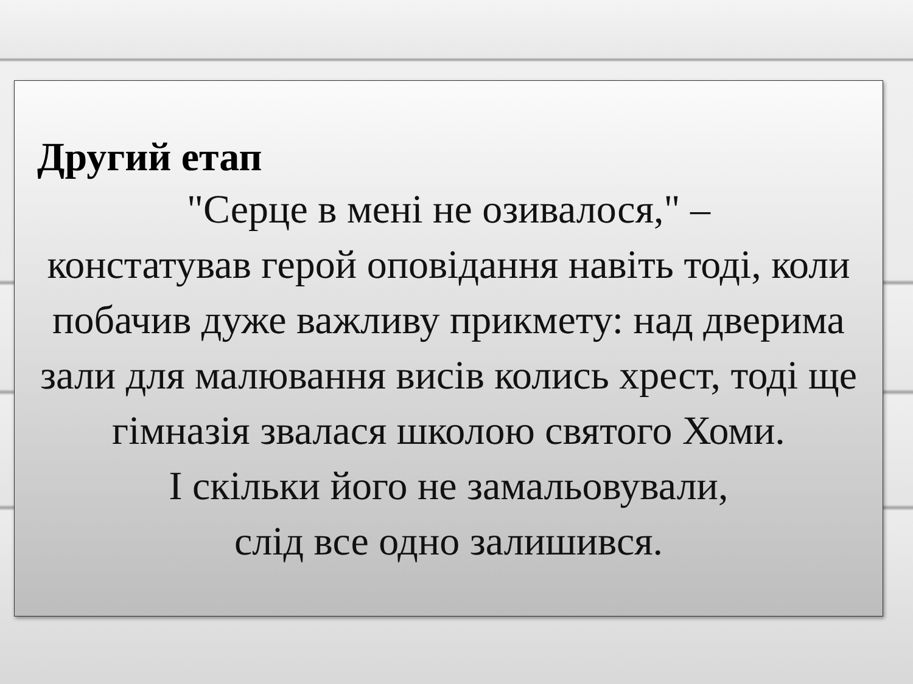Другий етап
"Серце в мені не озивалося," –
констатував герой оповідання навіть тоді, коли побачив дуже важливу прикмету: над дверима зали для малювання висів колись хрест, тоді ще гімназія звалася школою святого Хоми.
І скільки його не замальовували,
слід все одно залишився.